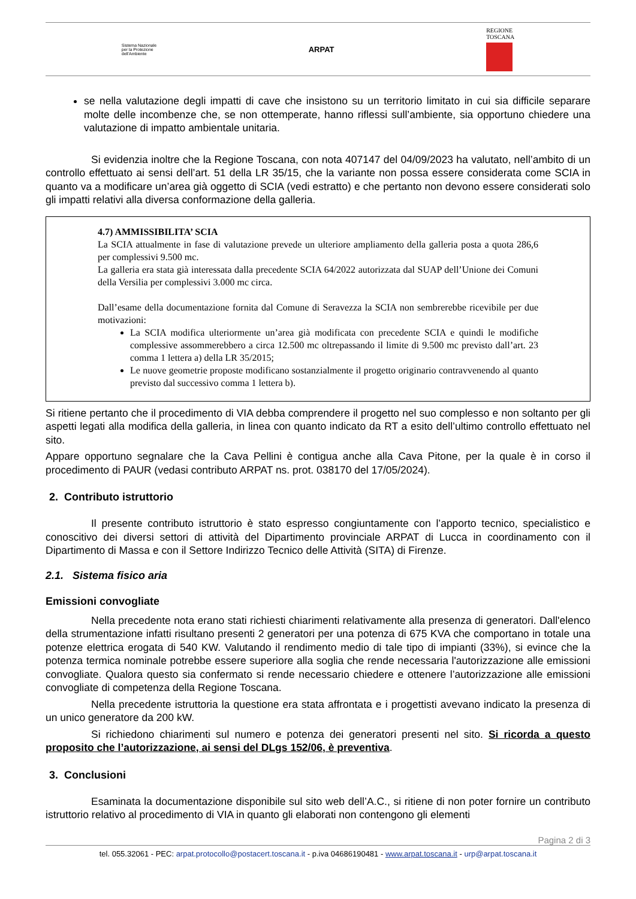Sistema Nazionale
per la Protezione
dell'Ambiente
ARPAT
REGIONE
TOSCANA
se nella valutazione degli impatti di cave che insistono su un territorio limitato in cui sia difficile separare molte delle incombenze che, se non ottemperate, hanno riflessi sull’ambiente, sia opportuno chiedere una valutazione di impatto ambientale unitaria.
Si evidenzia inoltre che la Regione Toscana, con nota 407147 del 04/09/2023 ha valutato, nell’ambito di un controllo effettuato ai sensi dell’art. 51 della LR 35/15, che la variante non possa essere considerata come SCIA in quanto va a modificare un’area già oggetto di SCIA (vedi estratto) e che pertanto non devono essere considerati solo gli impatti relativi alla diversa conformazione della galleria.
4.7) AMMISSIBILITA’ SCIA
La SCIA attualmente in fase di valutazione prevede un ulteriore ampliamento della galleria posta a quota 286,6 per complessivi 9.500 mc.
La galleria era stata già interessata dalla precedente SCIA 64/2022 autorizzata dal SUAP dell’Unione dei Comuni della Versilia per complessivi 3.000 mc circa.
Dall’esame della documentazione fornita dal Comune di Seravezza la SCIA non sembrerebbe ricevibile per due motivazioni:
La SCIA modifica ulteriormente un’area già modificata con precedente SCIA e quindi le modifiche complessive assommerebbero a circa 12.500 mc oltrepassando il limite di 9.500 mc previsto dall’art. 23 comma 1 lettera a) della LR 35/2015;
Le nuove geometrie proposte modificano sostanzialmente il progetto originario contravvenendo al quanto previsto dal successivo comma 1 lettera b).
Si ritiene pertanto che il procedimento di VIA debba comprendere il progetto nel suo complesso e non soltanto per gli aspetti legati alla modifica della galleria, in linea con quanto indicato da RT a esito dell’ultimo controllo effettuato nel sito.
Appare opportuno segnalare che la Cava Pellini è contigua anche alla Cava Pitone, per la quale è in corso il procedimento di PAUR (vedasi contributo ARPAT ns. prot. 038170 del 17/05/2024).
2. Contributo istruttorio
Il presente contributo istruttorio è stato espresso congiuntamente con l’apporto tecnico, specialistico e conoscitivo dei diversi settori di attività del Dipartimento provinciale ARPAT di Lucca in coordinamento con il Dipartimento di Massa e con il Settore Indirizzo Tecnico delle Attività (SITA) di Firenze.
2.1. Sistema fisico aria
Emissioni convogliate
Nella precedente nota erano stati richiesti chiarimenti relativamente alla presenza di generatori. Dall'elenco della strumentazione infatti risultano presenti 2 generatori per una potenza di 675 KVA che comportano in totale una potenze elettrica erogata di 540 KW. Valutando il rendimento medio di tale tipo di impianti (33%), si evince che la potenza termica nominale potrebbe essere superiore alla soglia che rende necessaria l'autorizzazione alle emissioni convogliate. Qualora questo sia confermato si rende necessario chiedere e ottenere l’autorizzazione alle emissioni convogliate di competenza della Regione Toscana.
Nella precedente istruttoria la questione era stata affrontata e i progettisti avevano indicato la presenza di un unico generatore da 200 kW.
Si richiedono chiarimenti sul numero e potenza dei generatori presenti nel sito. Si ricorda a questo proposito che l’autorizzazione, ai sensi del DLgs 152/06, è preventiva.
3. Conclusioni
Esaminata la documentazione disponibile sul sito web dell’A.C., si ritiene di non poter fornire un contributo istruttorio relativo al procedimento di VIA in quanto gli elaborati non contengono gli elementi
Pagina 2 di 3
tel. 055.32061 - PEC: arpat.protocollo@postacert.toscana.it - p.iva 04686190481 - www.arpat.toscana.it - urp@arpat.toscana.it